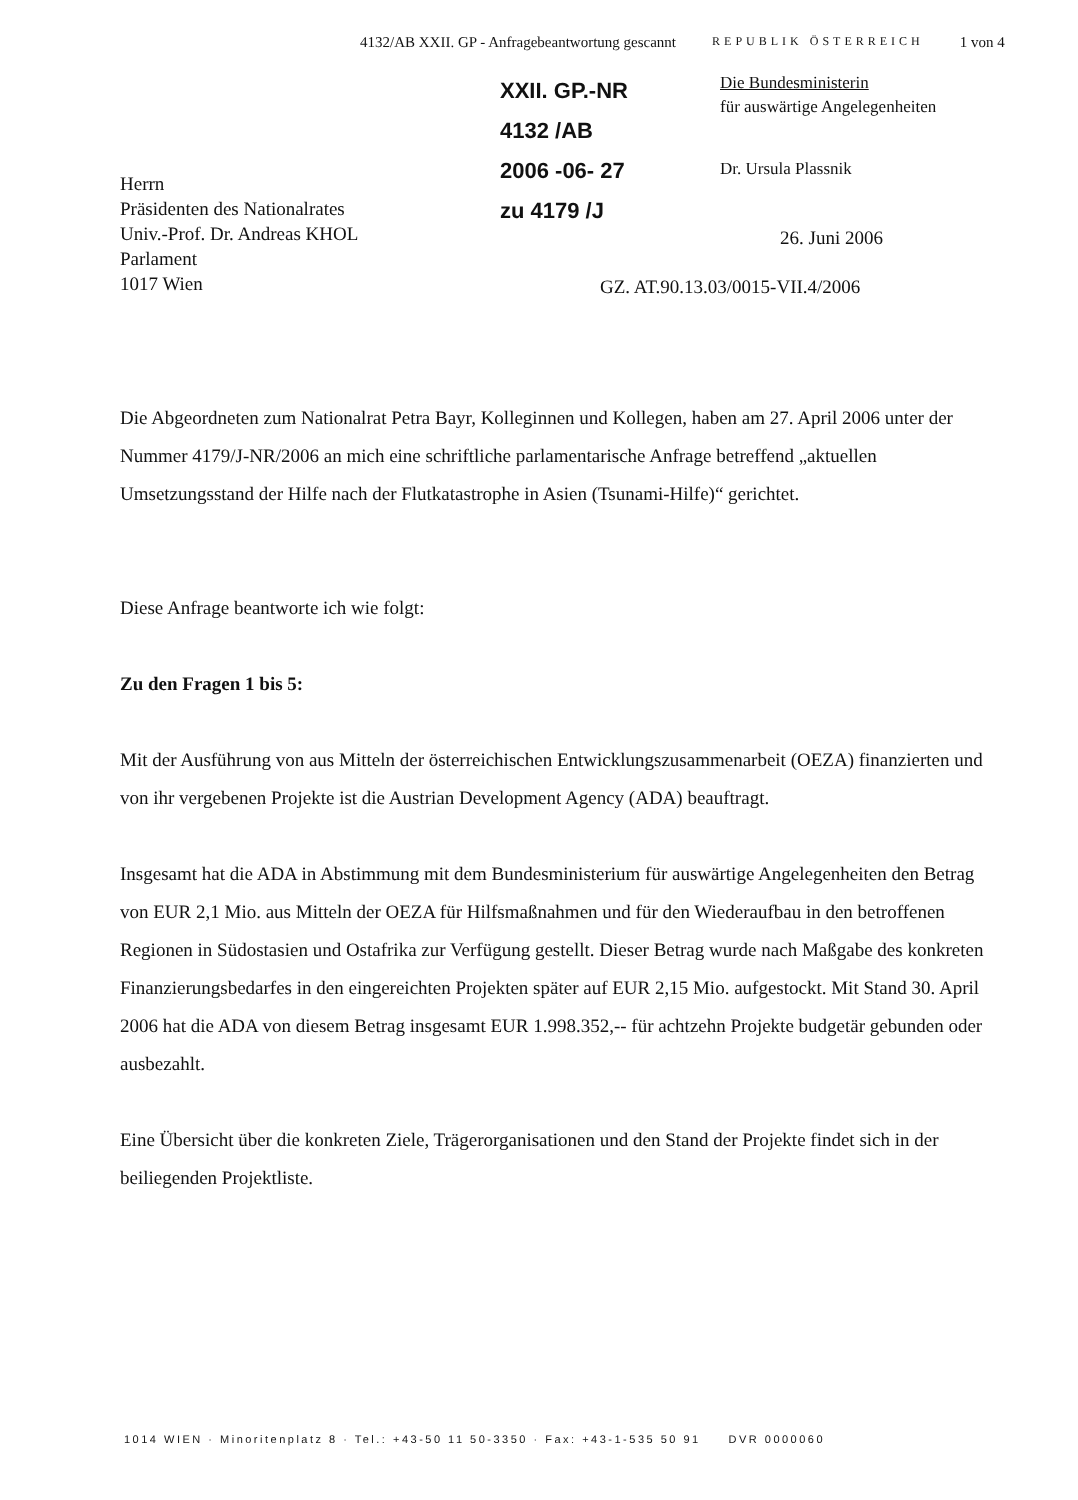4132/AB XXII. GP - Anfragebeantwortung gescannt REPUBLIK ÖSTERREICH 1 von 4
Herrn
Präsidenten des Nationalrates
Univ.-Prof. Dr. Andreas KHOL
Parlament
1017 Wien
XXII. GP.-NR
4132 /AB
2006 -06- 27
zu 4179 /J
Die Bundesministerin
für auswärtige Angelegenheiten
Dr. Ursula Plassnik
26. Juni 2006
GZ. AT.90.13.03/0015-VII.4/2006
Die Abgeordneten zum Nationalrat Petra Bayr, Kolleginnen und Kollegen, haben am 27. April 2006 unter der Nummer 4179/J-NR/2006 an mich eine schriftliche parlamentarische Anfrage betreffend „aktuellen Umsetzungsstand der Hilfe nach der Flutkatastrophe in Asien (Tsunami-Hilfe)“ gerichtet.
Diese Anfrage beantworte ich wie folgt:
Zu den Fragen 1 bis 5:
Mit der Ausführung von aus Mitteln der österreichischen Entwicklungszusammenarbeit (OEZA) finanzierten und von ihr vergebenen Projekte ist die Austrian Development Agency (ADA) beauftragt.
Insgesamt hat die ADA in Abstimmung mit dem Bundesministerium für auswärtige Angelegenheiten den Betrag von EUR 2,1 Mio. aus Mitteln der OEZA für Hilfsmaßnahmen und für den Wiederaufbau in den betroffenen Regionen in Südostasien und Ostafrika zur Verfügung gestellt. Dieser Betrag wurde nach Maßgabe des konkreten Finanzierungsbedarfes in den eingereichten Projekten später auf EUR 2,15 Mio. aufgestockt. Mit Stand 30. April 2006 hat die ADA von diesem Betrag insgesamt EUR 1.998.352,-- für achtzehn Projekte budgetär gebunden oder ausbezahlt.
Eine Übersicht über die konkreten Ziele, Trägerorganisationen und den Stand der Projekte findet sich in der beiliegenden Projektliste.
1014 WIEN · Minoritenplatz 8 · Tel.: +43-50 11 50-3350 · Fax: +43-1-535 50 91 DVR 0000060